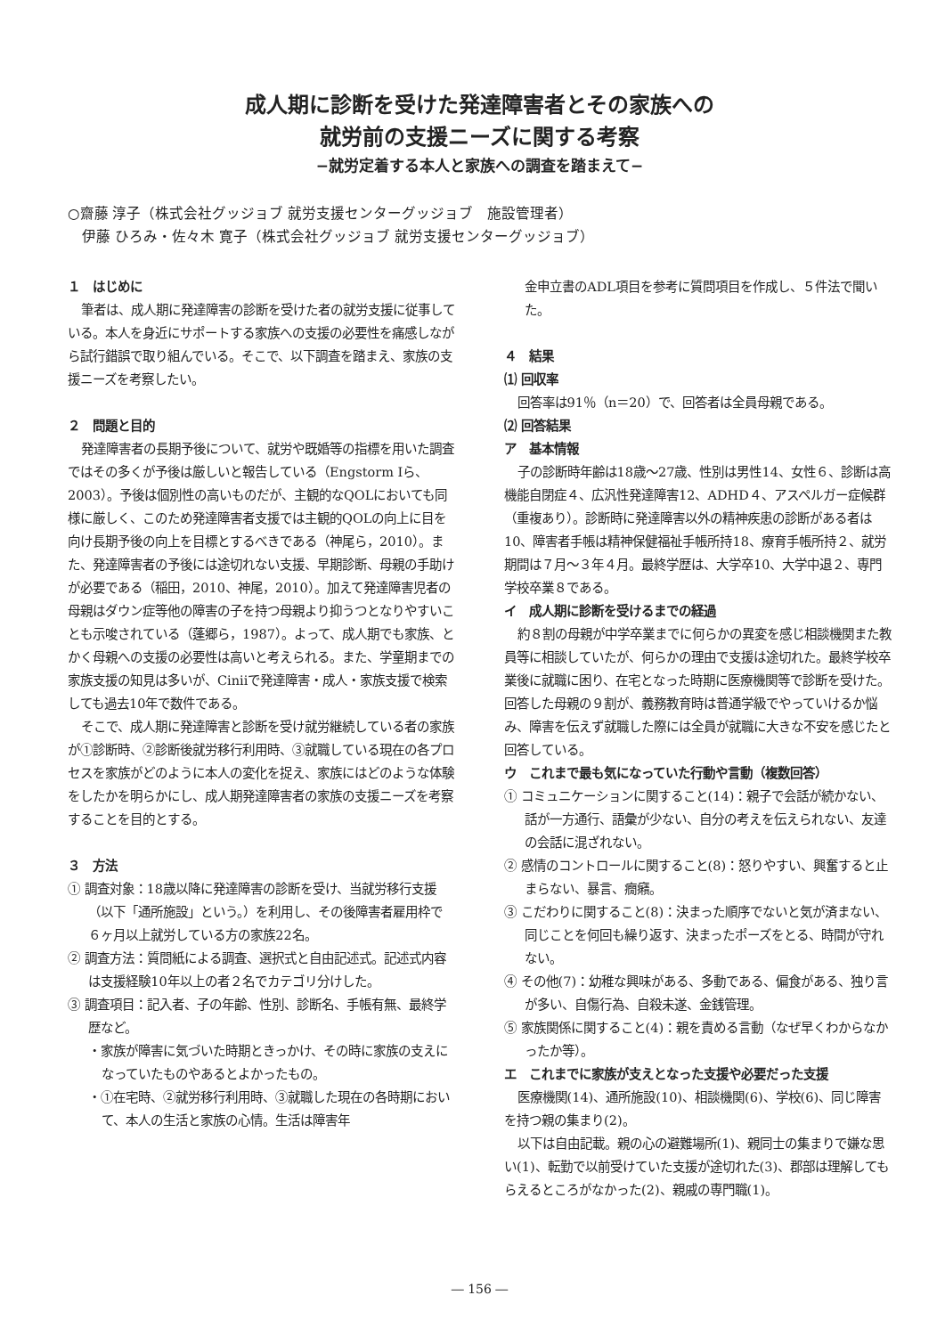成人期に診断を受けた発達障害者とその家族への
就労前の支援ニーズに関する考察
−就労定着する本人と家族への調査を踏まえて−
○齋藤 淳子（株式会社グッジョブ 就労支援センターグッジョブ　施設管理者）
　伊藤 ひろみ・佐々木 寛子（株式会社グッジョブ 就労支援センターグッジョブ）
１　はじめに
筆者は、成人期に発達障害の診断を受けた者の就労支援に従事している。本人を身近にサポートする家族への支援の必要性を痛感しながら試行錯誤で取り組んでいる。そこで、以下調査を踏まえ、家族の支援ニーズを考察したい。
２　問題と目的
発達障害者の長期予後について、就労や既婚等の指標を用いた調査ではその多くが予後は厳しいと報告している（Engstorm Iら、2003）。予後は個別性の高いものだが、主観的なQOLにおいても同様に厳しく、このため発達障害者支援では主観的QOLの向上に目を向け長期予後の向上を目標とするべきである（神尾ら，2010）。また、発達障害者の予後には途切れない支援、早期診断、母親の手助けが必要である（稲田，2010、神尾，2010）。加えて発達障害児者の母親はダウン症等他の障害の子を持つ母親より抑うつとなりやすいことも示唆されている（蓬郷ら，1987）。よって、成人期でも家族、とかく母親への支援の必要性は高いと考えられる。また、学童期までの家族支援の知見は多いが、Ciniiで発達障害・成人・家族支援で検索しても過去10年で数件である。
そこで、成人期に発達障害と診断を受け就労継続している者の家族が①診断時、②診断後就労移行利用時、③就職している現在の各プロセスを家族がどのように本人の変化を捉え、家族にはどのような体験をしたかを明らかにし、成人期発達障害者の家族の支援ニーズを考察することを目的とする。
３　方法
① 調査対象：18歳以降に発達障害の診断を受け、当就労移行支援（以下「通所施設」という。）を利用し、その後障害者雇用枠で６ヶ月以上就労している方の家族22名。
② 調査方法：質問紙による調査、選択式と自由記述式。記述式内容は支援経験10年以上の者２名でカテゴリ分けした。
③ 調査項目：記入者、子の年齢、性別、診断名、手帳有無、最終学歴など。
・家族が障害に気づいた時期ときっかけ、その時に家族の支えになっていたものやあるとよかったもの。
・①在宅時、②就労移行利用時、③就職した現在の各時期において、本人の生活と家族の心情。生活は障害年
金申立書のADL項目を参考に質問項目を作成し、５件法で聞いた。
４　結果
⑴ 回収率
回答率は91％（n＝20）で、回答者は全員母親である。
⑵ 回答結果
ア　基本情報
子の診断時年齢は18歳〜27歳、性別は男性14、女性６、診断は高機能自閉症４、広汎性発達障害12、ADHD４、アスペルガー症候群（重複あり）。診断時に発達障害以外の精神疾患の診断がある者は10、障害者手帳は精神保健福祉手帳所持18、療育手帳所持２、就労期間は７月〜３年４月。最終学歴は、大学卒10、大学中退２、専門学校卒業８である。
イ　成人期に診断を受けるまでの経過
約８割の母親が中学卒業までに何らかの異変を感じ相談機関また教員等に相談していたが、何らかの理由で支援は途切れた。最終学校卒業後に就職に困り、在宅となった時期に医療機関等で診断を受けた。回答した母親の９割が、義務教育時は普通学級でやっていけるか悩み、障害を伝えず就職した際には全員が就職に大きな不安を感じたと回答している。
ウ　これまで最も気になっていた行動や言動（複数回答）
① コミュニケーションに関すること(14)：親子で会話が続かない、話が一方通行、語彙が少ない、自分の考えを伝えられない、友達の会話に混ざれない。
② 感情のコントロールに関すること(8)：怒りやすい、興奮すると止まらない、暴言、癇癪。
③ こだわりに関すること(8)：決まった順序でないと気が済まない、同じことを何回も繰り返す、決まったポーズをとる、時間が守れない。
④ その他(7)：幼稚な興味がある、多動である、偏食がある、独り言が多い、自傷行為、自殺未遂、金銭管理。
⑤ 家族関係に関すること(4)：親を責める言動（なぜ早くわからなかったか等）。
エ　これまでに家族が支えとなった支援や必要だった支援
医療機関(14)、通所施設(10)、相談機関(6)、学校(6)、同じ障害を持つ親の集まり(2)。
以下は自由記載。親の心の避難場所(1)、親同士の集まりで嫌な思い(1)、転勤で以前受けていた支援が途切れた(3)、郡部は理解してもらえるところがなかった(2)、親戚の専門職(1)。
― 156 ―